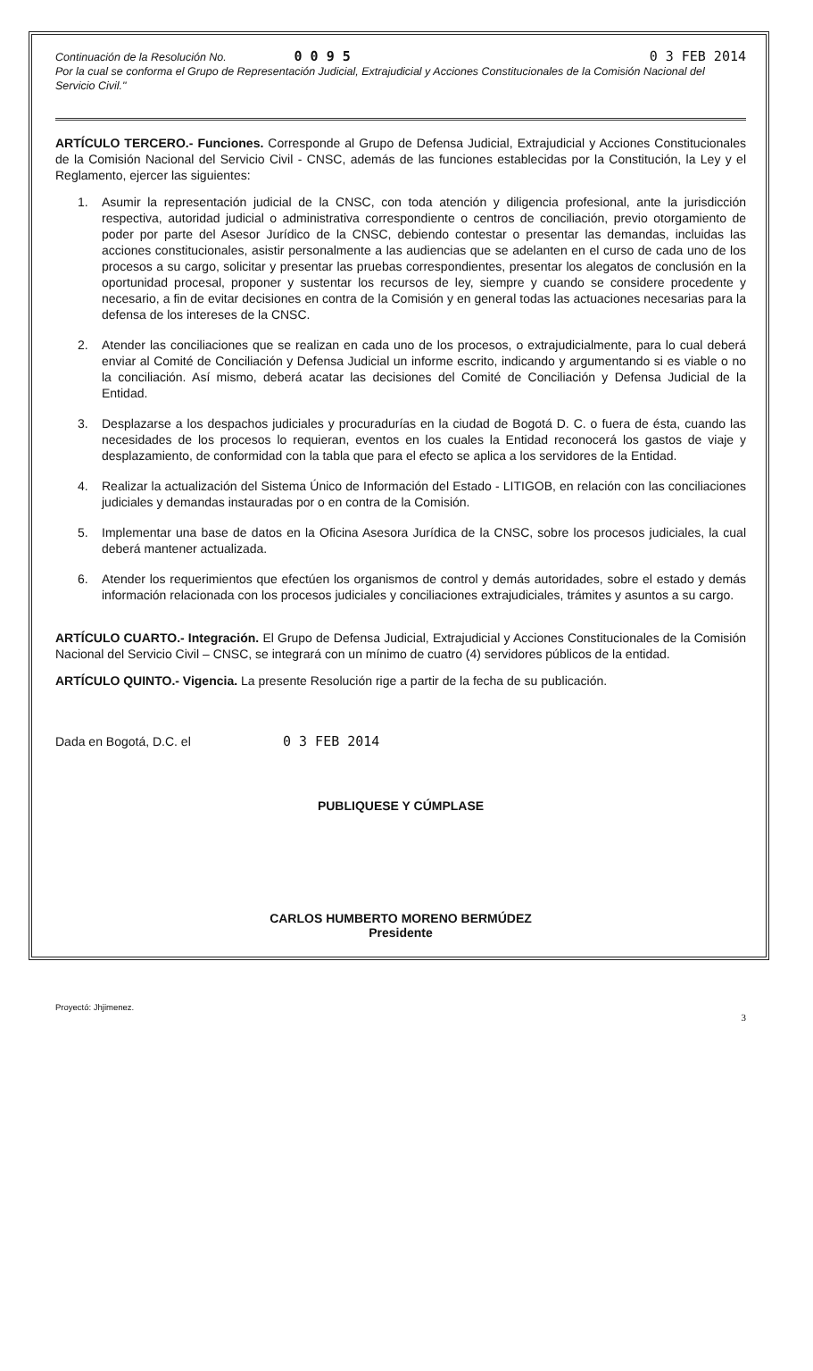Continuación de la Resolución No. 0 0 9 5 0 3 FEB 2014
Por la cual se conforma el Grupo de Representación Judicial, Extrajudicial y Acciones Constitucionales de la Comisión Nacional del Servicio Civil."
ARTÍCULO TERCERO.- Funciones. Corresponde al Grupo de Defensa Judicial, Extrajudicial y Acciones Constitucionales de la Comisión Nacional del Servicio Civil - CNSC, además de las funciones establecidas por la Constitución, la Ley y el Reglamento, ejercer las siguientes:
1. Asumir la representación judicial de la CNSC, con toda atención y diligencia profesional, ante la jurisdicción respectiva, autoridad judicial o administrativa correspondiente o centros de conciliación, previo otorgamiento de poder por parte del Asesor Jurídico de la CNSC, debiendo contestar o presentar las demandas, incluidas las acciones constitucionales, asistir personalmente a las audiencias que se adelanten en el curso de cada uno de los procesos a su cargo, solicitar y presentar las pruebas correspondientes, presentar los alegatos de conclusión en la oportunidad procesal, proponer y sustentar los recursos de ley, siempre y cuando se considere procedente y necesario, a fin de evitar decisiones en contra de la Comisión y en general todas las actuaciones necesarias para la defensa de los intereses de la CNSC.
2. Atender las conciliaciones que se realizan en cada uno de los procesos, o extrajudicialmente, para lo cual deberá enviar al Comité de Conciliación y Defensa Judicial un informe escrito, indicando y argumentando si es viable o no la conciliación. Así mismo, deberá acatar las decisiones del Comité de Conciliación y Defensa Judicial de la Entidad.
3. Desplazarse a los despachos judiciales y procuradurías en la ciudad de Bogotá D. C. o fuera de ésta, cuando las necesidades de los procesos lo requieran, eventos en los cuales la Entidad reconocerá los gastos de viaje y desplazamiento, de conformidad con la tabla que para el efecto se aplica a los servidores de la Entidad.
4. Realizar la actualización del Sistema Único de Información del Estado - LITIGOB, en relación con las conciliaciones judiciales y demandas instauradas por o en contra de la Comisión.
5. Implementar una base de datos en la Oficina Asesora Jurídica de la CNSC, sobre los procesos judiciales, la cual deberá mantener actualizada.
6. Atender los requerimientos que efectúen los organismos de control y demás autoridades, sobre el estado y demás información relacionada con los procesos judiciales y conciliaciones extrajudiciales, trámites y asuntos a su cargo.
ARTÍCULO CUARTO.- Integración. El Grupo de Defensa Judicial, Extrajudicial y Acciones Constitucionales de la Comisión Nacional del Servicio Civil – CNSC, se integrará con un mínimo de cuatro (4) servidores públicos de la entidad.
ARTÍCULO QUINTO.- Vigencia. La presente Resolución rige a partir de la fecha de su publicación.
Dada en Bogotá, D.C. el 0 3 FEB 2014
PUBLIQUESE Y CÚMPLASE
CARLOS HUMBERTO MORENO BERMÚDEZ
Presidente
Proyectó: Jhjimenez.
3